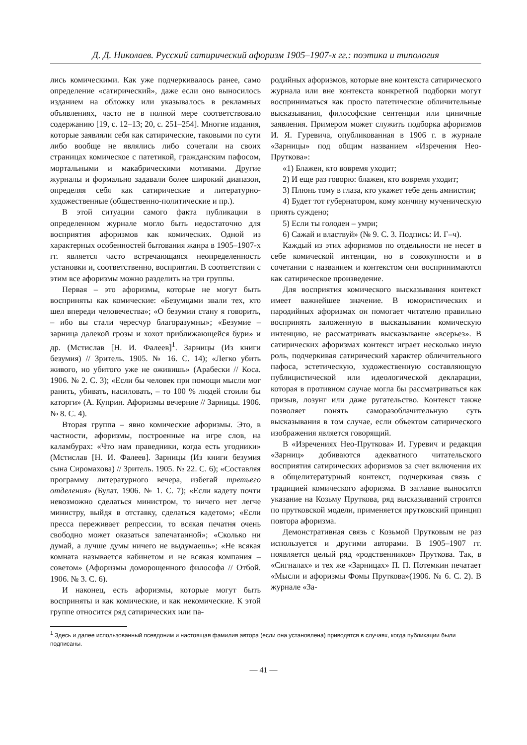Д. Д. Николаев. Русский сатирический афоризм 1905–1907-х гг.: поэтика и типология
лись комическими. Как уже подчеркивалось ранее, само определение «сатирический», даже если оно выносилось изданием на обложку или указывалось в рекламных объявлениях, часто не в полной мере соответствовало содержанию [19, с. 12–13; 20, с. 251–254]. Многие издания, которые заявляли себя как сатирические, таковыми по сути либо вообще не являлись либо сочетали на своих страницах комическое с патетикой, гражданским пафосом, мортальными и макабрическими мотивами. Другие журналы и формально задавали более широкий диапазон, определяя себя как сатирические и литературно-художественные (общественно-политические и пр.).
В этой ситуации самого факта публикации в определенном журнале могло быть недостаточно для восприятия афоризмов как комических. Одной из характерных особенностей бытования жанра в 1905–1907-х гг. является часто встречающаяся неопределенность установки и, соответственно, восприятия. В соответствии с этим все афоризмы можно разделить на три группы.
Первая – это афоризмы, которые не могут быть восприняты как комические: «Безумцами звали тех, кто шел впереди человечества»; «О безумии стану я говорить, – ибо вы стали чересчур благоразумны»; «Безумие – зарница далекой грозы и хохот приближающейся бури» и др. (Мстислав [Н. И. Фалеев]<sup>1</sup>. Зарницы (Из книги безумия) // Зритель. 1905. № 16. С. 14); «Легко убить живого, но убитого уже не оживишь» (Арабески // Коса. 1906. № 2. С. 3); «Если бы человек при помощи мысли мог ранить, убивать, насиловать, – то 100 % людей стоили бы каторги» (А. Куприн. Афоризмы вечерние // Зарницы. 1906. № 8. С. 4).
Вторая группа – явно комические афоризмы. Это, в частности, афоризмы, построенные на игре слов, на каламбурах: «Что нам праведники, когда есть угодники» (Мстислав [Н. И. Фалеев]. Зарницы (Из книги безумия сына Сиромахова) // Зритель. 1905. № 22. С. 6); «Составляя программу литературного вечера, избегай третьего отделения» (Булат. 1906. № 1. С. 7); «Если кадету почти невозможно сделаться министром, то ничего нет легче министру, выйдя в отставку, сделаться кадетом»; «Если пресса переживает репрессии, то всякая печатня очень свободно может оказаться запечатанной»; «Сколько ни думай, а лучше думы ничего не выдумаешь»; «Не всякая комната называется кабинетом и не всякая компания – советом» (Афоризмы доморощенного философа // Отбой. 1906. № 3. С. 6).
И наконец, есть афоризмы, которые могут быть восприняты и как комические, и как некомические. К этой группе относится ряд сатирических или па-
родийных афоризмов, которые вне контекста сатирического журнала или вне контекста конкретной подборки могут восприниматься как просто патетические обличительные высказывания, философские сентенции или циничные заявления. Примером может служить подборка афоризмов И. Я. Гуревича, опубликованная в 1906 г. в журнале «Зарницы» под общим названием «Изречения Нео-Пруткова»:
«1) Блажен, кто вовремя уходит;
2) И еще раз говорю: блажен, кто вовремя уходит;
3) Плюнь тому в глаза, кто укажет тебе день амнистии;
4) Будет тот губернатором, кому кончину мученическую приять суждено;
5) Если ты голоден – умри;
6) Сажай и властвуй» (№ 9. С. 3. Подпись: И. Г–ч).
Каждый из этих афоризмов по отдельности не несет в себе комической интенции, но в совокупности и в сочетании с названием и контекстом они воспринимаются как сатирическое произведение.
Для восприятия комического высказывания контекст имеет важнейшее значение. В юмористических и пародийных афоризмах он помогает читателю правильно воспринять заложенную в высказывании комическую интенцию, не рассматривать высказывание «всерьез». В сатирических афоризмах контекст играет несколько иную роль, подчеркивая сатирический характер обличительного пафоса, эстетическую, художественную составляющую публицистической или идеологической декларации, которая в противном случае могла бы рассматриваться как призыв, лозунг или даже ругательство. Контекст также позволяет понять саморазоблачительную суть высказывания в том случае, если объектом сатирического изображения является говорящий.
В «Изречениях Нео-Пруткова» И. Гуревич и редакция «Зарниц» добиваются адекватного читательского восприятия сатирических афоризмов за счет включения их в общелитературный контекст, подчеркивая связь с традицией комического афоризма. В заглавие выносится указание на Козьму Пруткова, ряд высказываний строится по прутковской модели, применяется прутковский принцип повтора афоризма.
Демонстративная связь с Козьмой Прутковым не раз используется и другими авторами. В 1905–1907 гг. появляется целый ряд «родственников» Пруткова. Так, в «Сигналах» и тех же «Зарницах» П. П. Потемкин печатает «Мысли и афоризмы Фомы Пруткова»(1906. № 6. С. 2). В журнале «За-
<sup>1</sup> Здесь и далее использованный псевдоним и настоящая фамилия автора (если она установлена) приводятся в случаях, когда публикации были подписаны.
— 41 —